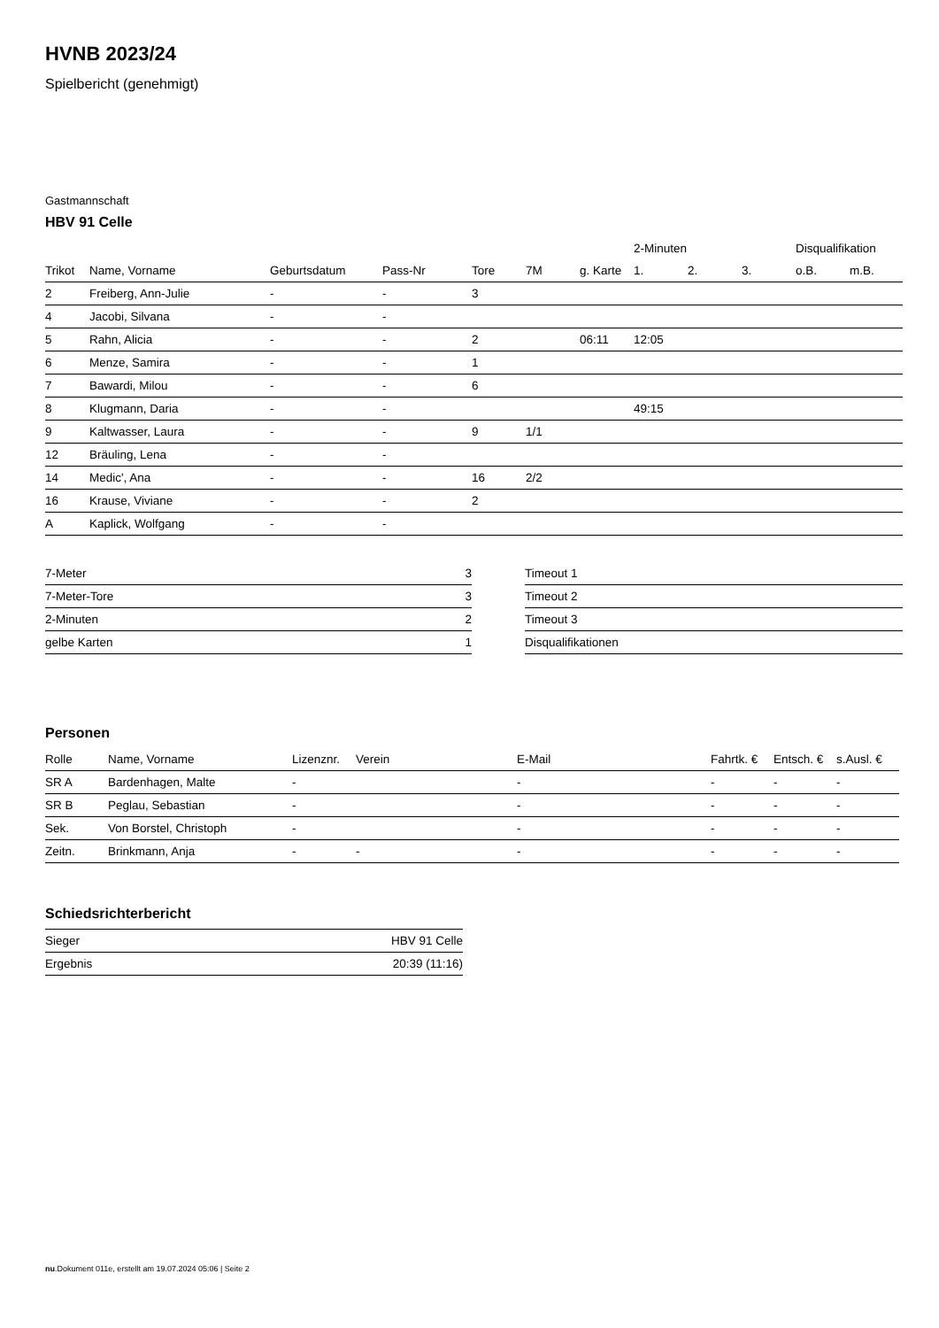HVNB 2023/24
Spielbericht (genehmigt)
Gastmannschaft
HBV 91 Celle
| | | | | | | | 2-Minuten | | | Disqualifikation | |
| --- | --- | --- | --- | --- | --- | --- | --- | --- | --- | --- | --- |
| Trikot | Name, Vorname | Geburtsdatum | Pass-Nr | Tore | 7M | g. Karte | 1. | 2. | 3. | o.B. | m.B. |
| 2 | Freiberg, Ann-Julie | - | - | 3 | | | | | | | |
| 4 | Jacobi, Silvana | - | - | | | | | | | | |
| 5 | Rahn, Alicia | - | - | 2 | | 06:11 | 12:05 | | | | |
| 6 | Menze, Samira | - | - | 1 | | | | | | | |
| 7 | Bawardi, Milou | - | - | 6 | | | | | | | |
| 8 | Klugmann, Daria | - | - | | | | 49:15 | | | | |
| 9 | Kaltwasser, Laura | - | - | 9 | 1/1 | | | | | | |
| 12 | Bräuling, Lena | - | - | | | | | | | | |
| 14 | Medic', Ana | - | - | 16 | 2/2 | | | | | | |
| 16 | Krause, Viviane | - | - | 2 | | | | | | | |
| A | Kaplick, Wolfgang | - | - | | | | | | | | |
| 7-Meter | 3 |
| 7-Meter-Tore | 3 |
| 2-Minuten | 2 |
| gelbe Karten | 1 |
| Timeout 1 |
| Timeout 2 |
| Timeout 3 |
| Disqualifikationen |
Personen
| Rolle | Name, Vorname | Lizenznr. | Verein | E-Mail | Fahrtk. € | Entsch. € | s.Ausl. € |
| --- | --- | --- | --- | --- | --- | --- | --- |
| SR A | Bardenhagen, Malte | - | | - | - | - | - |
| SR B | Peglau, Sebastian | - | | - | - | - | - |
| Sek. | Von Borstel, Christoph | - | | - | - | - | - |
| Zeitn. | Brinkmann, Anja | - | - | - | - | - | - |
Schiedsrichterbericht
| Sieger | HBV 91 Celle |
| Ergebnis | 20:39 (11:16) |
nu.Dokument 011e, erstellt am 19.07.2024 05:06 | Seite 2